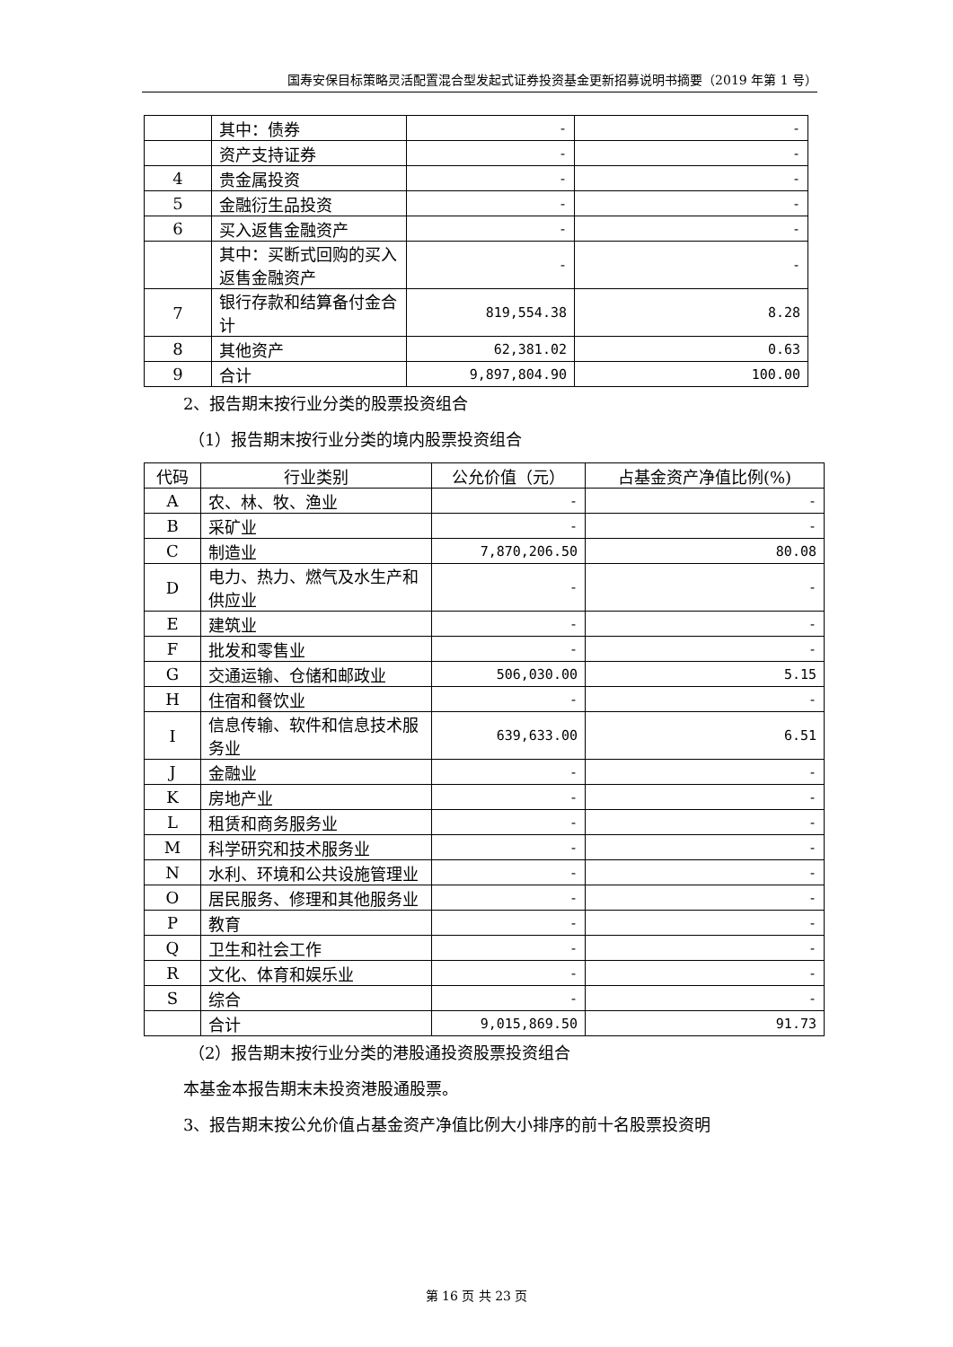国寿安保目标策略灵活配置混合型发起式证券投资基金更新招募说明书摘要（2019 年第 1 号）
| | 其中：债券 | - | - |
| | 资产支持证券 | - | - |
| 4 | 贵金属投资 | - | - |
| 5 | 金融衍生品投资 | - | - |
| 6 | 买入返售金融资产 | - | - |
| | 其中：买断式回购的买入返售金融资产 | - | - |
| 7 | 银行存款和结算备付金合计 | 819,554.38 | 8.28 |
| 8 | 其他资产 | 62,381.02 | 0.63 |
| 9 | 合计 | 9,897,804.90 | 100.00 |
2、报告期末按行业分类的股票投资组合
（1）报告期末按行业分类的境内股票投资组合
| 代码 | 行业类别 | 公允价值（元） | 占基金资产净值比例(%) |
| --- | --- | --- | --- |
| A | 农、林、牧、渔业 | - | - |
| B | 采矿业 | - | - |
| C | 制造业 | 7,870,206.50 | 80.08 |
| D | 电力、热力、燃气及水生产和供应业 | - | - |
| E | 建筑业 | - | - |
| F | 批发和零售业 | - | - |
| G | 交通运输、仓储和邮政业 | 506,030.00 | 5.15 |
| H | 住宿和餐饮业 | - | - |
| I | 信息传输、软件和信息技术服务业 | 639,633.00 | 6.51 |
| J | 金融业 | - | - |
| K | 房地产业 | - | - |
| L | 租赁和商务服务业 | - | - |
| M | 科学研究和技术服务业 | - | - |
| N | 水利、环境和公共设施管理业 | - | - |
| O | 居民服务、修理和其他服务业 | - | - |
| P | 教育 | - | - |
| Q | 卫生和社会工作 | - | - |
| R | 文化、体育和娱乐业 | - | - |
| S | 综合 | - | - |
| | 合计 | 9,015,869.50 | 91.73 |
（2）报告期末按行业分类的港股通投资股票投资组合
本基金本报告期末未投资港股通股票。
3、报告期末按公允价值占基金资产净值比例大小排序的前十名股票投资明
第 16 页 共 23 页